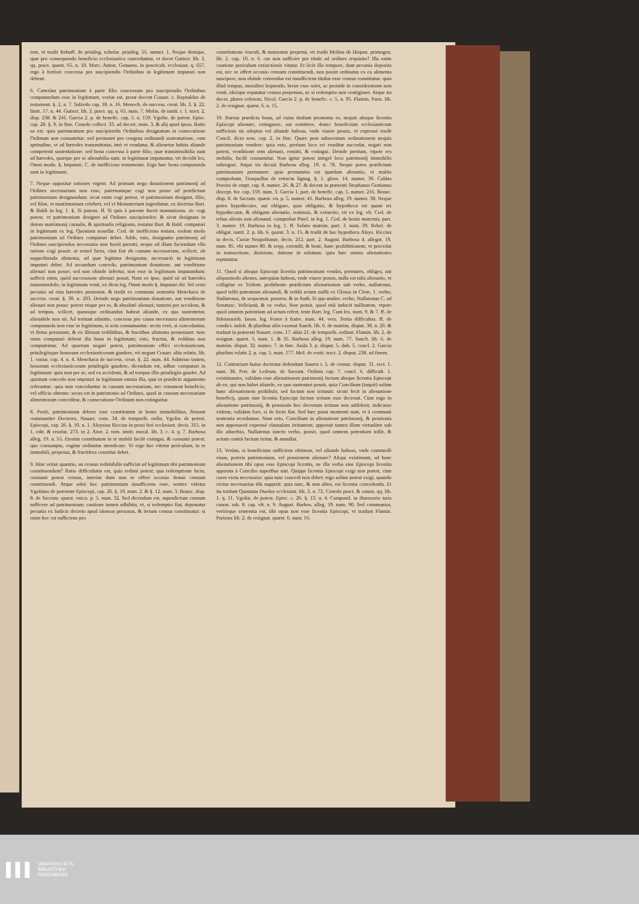Tract.27.& Disp. vnic. Punct. XI. 275
tem, vt tradit Rebuff. de priuileg. scholar. priuileg. 55. numer. 1. Neque denique, quæ pro consequendo beneficio ecclesiastico conceduntur, vt docet Gutierr. lib. 2. qq. pract. quæst. 65. n. 10. Marc. Anton. Genuens. in practicab. ecclesiast. q. 657. ergo à fortiori concessa pro suscipiendis Ordinibus in legitimam imputari non debent.
6. Cæterùm patrimonium à parte filio concessum pro suscipiendis Ordinibus computandum esse in legitimam, verius est, prout docent Couarr. c. Raynaldus de testament. §. 2. n. 7. Salzedo cap. 18. n. 16. Menoch. de success. creat. lib. 3. §. 22. limit. 17. n. 44. Gutierr. lib. 2. pract. qq. q. 65. num. 7. Molin. de iustit. t. 1. tract. 2. disp. 238. & 241. Garcia 2. p. de benefic. cap. 5. n. 159. Vgolin. de potest. Episc. cap. 28. §. 9. in fine. Cenedo collect. 33. ad decret. num. 3. & alij apud ipsos. Ratio ea est: quia patrimonium pro suscipiendis Ordinibus designatum in consecutione Ordinum non consumitur; sed permanet pro congrua ordinandi sustentatione, cum aptitudine, vt ad hæredes transmittatur, imò vt vendatur, & alienetur habita aliunde competenti sustentatione: sed bona concessa à parte filio, quæ transmissibilia sunt ad hæredes, quæque per se alienabilia sunt, in legitimam imputantur, vti decidit lex, Omni modo. §. Imputari. C. de inofficioso testamento. Ergo hæc bona computanda sunt in legitimam.
7. Neque oppositæ rationes vrgent. Ad primum nego donationem patrimonij ad Ordines necessariam non esse, paternumque cogi non posse ad prædictum patrimonium designandum: sicut enim cogi potest, vt patrimonium designet, filio, vel filiæ, vt matrimonium celebret, vel vt Monasterium ingrediatur, ex doctrina Bart. & Baldi in leg. 1. §. Si parens. ff. Si quis à parente fuerit manumissus. sic cogi potest, vt patrimonium designet ad Ordines suscipiendos: & sicut designata in dotem matrimonij carnalis, & spiritualis religionis, testatur Bart. & Bald. computari in legitimam ex leg. Quoniam nouellæ. Cod. de inofficioso testam. eodem modo patrimonium ad Ordines computari debet. Adde, esto, designatio patrimonij ad Ordines suscipiendos necessaria non fuerit parenti, neque ad illum faciendam vlla ratione cogi possit: at semel facta, cùm fiat ob causam necessariam, scilicet, ob suppeditanda alimenta, ad quæ legitima designatur, necessariò in legitimam imputari debet. Ad secundum concedo, patrimonium donatione, aut venditione alienari non posse; sed non obinde infertur, non esse in legitimam imputandum: sufficit enim, quòd successione alienari possit. Nam eo ipso, quòd sit ad hæredes transmissibile, in legitimam venit, ex dicta leg. Omni modo §. Imputari ibi: Vel certa pecunia ad eius hæredes perueniat. & tradit ex communi sententia Menchaca de success. creat. §. 30. n. 203. Deinde nego patrimonium donatione, aut venditione alienari non posse: potest vtique per se, & absolutè alienari; tametsi per accidens, & ad tempus, scilicet, quousque ordinandus habeat aliunde, ex quo sustentetur, alienabile non sit. Ad tertium admitto, concessa pro causa necessaria alimentorum computanda non esse in legitimam, si actu consumantur: secùs verò, si concedantur, vt firma persistant, & ex illorum redditibus, & fructibus alimenta proueniant: tunc enim computari debent illa bona in legitimam; esto, fructus, & redditus non computentur. Ad quartum negari potest, patrimonium effici ecclesiasticum, priuilegiisque bonorum ecclesiasticorum gaudere, vti negant Couarr. aliis relatis, lib. 1. variar. cap. 4. n. 4. Menchaca de success. creat. §. 22. num. 44. Admisso tamen, bonorum ecclesiasticorum priuilegiis gaudere, dicendum est, adhuc computari in legitimam: quia non per se, sed ex accidenti, & ad tempus illis priuilegiis gaudet. Ad quintum concedo non imputari in legitimam omnia illa, quæ in prædicto argumento referuntur: quia non conceduntur in causam necessariam, nec remanent beneficio, vel officio obtento: secus est in patrimonio ad Ordines, quod in causam necessariam alimentorum conceditur, & consecutione Ordinum non extinguitur.
8. Portò, patrimonium debere esse constitutum in bonis immobilibus, firmant communiter Doctores. Nauarr. cons. 34. de temporib. ordin. Vgolin. de potest. Episcopi, cap. 26. §. 10. n. 1. Aloysius Riccius in praxi fori ecclesiast. decis. 315. in 1. edit. & resolut. 273. in 2. Azor. 2. tom. instit. moral. lib. 3. c. 4. q. 7. Barbosa alleg. 19. n. 55. Etenim constitutum in re mobili facilè extingui, & consumi potest: quo consumpto, cogitur ordinatus mendicare. Vt ergo hoc vitetur periculum, in re immobili, perpetua, & fructifera constitui debet.
9. Hinc oritur quæstio, an census redimibilis sufficiat ad legitimum tibi patrimonium constituendum? Ratio difficultatis est, quia redimi potest: qua redemptione facta, consumi potest census, interim dum non se offert occasio denuò censum constituendi. Atque adeò hoc patrimonium insufficiens esse, sentire videtur Vgolinus de potestate Episcopi, cap. 26. §. 10. num. 2. & §. 12. num. 3. Bonac. disp. 8. de Sacram. quæst. vnica. p. 5. num. 32. Sed dicendum est, supradictum censum sufficere ad patrimonium: cautione tamen adhibita, vt, si redemptio fiat, deponatur pecunia ex Iudicis decreto apud idoneas personas, & iterum census constituatur: si enim hoc est sufficiens pro
constitutione vinculi, & maioratus perpetui, vti tradit Molina de Hispan. primogen. lib. 2. cap. 10. n. 6. cur non sufficiet pro titulo ad ordines requisito? Illa enim cautione periculum extinctionis vitatur. Et licèt illo tempore, dum pecunia deposita est, nec se offert occasio censum constituendi, non possit ordinatus ex ea alimenta suscipere, non obinde censendus est insufficiens titulus esse census constitutus: quia illud tempus, moraliter loquendo, breue esse solet, ac proinde in consideratione non venit, ideóque reputatur census perpetuus, ac si redemptio non contigisset. Atque ita docet, plures referens, Nicol. Garcia 2. p. de benefic. c. 5. n. 95. Flamin. Paris. lib. 2. de resignat. quæst. 6. n. 15.
10. Rursus prædicta bona, ad cuius titulum promotus es, nequis absque licentia Episcopi alienare, extinguere, aut remittere, donec beneficium ecclesiasticum sufficiens sis adeptus vel aliunde habeas, vnde viuere possis, vt expressè tradit Concil. dicta sess. cap. 2. in fine. Quare post subsecutam ordinationem nequis patrimonium vendere: quia esto, pretium loco rei venditæ succedat, negari non potest, venditione rem alienari, remitti, & extingui. Deinde pretium, vtpote res mobilis, facilè consumitur. Non igitur potest integrè loco patrimonij immobilis subrogari. Atque ita docuit Barbosa alleg. 19. n. 78. Neque potes prædictum patrimonium permutare: quia permutatio est quædam alienatio, vt multis comprobant, Tiraquellus de retractu lignag. §. 1. gloss. 14. numer. 30. Caldas Pereira de empt. cap. 8. numer. 26. & 27. & docent in præsenti Stephanus Gratianus discept. for. cap. 159. num. 3. Garcia 1. part. de benefic. cap. 5. numer. 216. Bonac. disp. 8. de Sacram. quæst. vn. p. 5. numer. 41. Barbosa alleg. 19. numer. 38. Neque potes hypothecare, aut obligare, quia obligatio, & hypotheca est quam rei hypothecatæ, & obligatæ alienatio, remissio, & extinctio, vti ex leg. vlt. Cod. de rebus alienis non alienand. comprobat Pinel. in leg. 1. Cod. de bonis maternis, part. 3. numer. 19. Barbosa in leg. 1. ff. Soluto matrim. part. 3. num. 39. Rebel. de obligat. iustit. 2. p. lib. 6. quæst. 3. n. 15. & tradit de hac hypotheca Aloys. Riccius in decis. Curiæ Neapolitanæ, decis. 212. part. 2. August. Barbosa d. allegat. 19. num. 85. vbi numer 80. & seqq. extendit, & benè, hanc prohibitionem, vt procedat in transactione, diuisione, datione in solutum: quia hæc omnia alienationes reputantur.
11. Quod si absque Episcopi licentia patrimonium vendas, permutes, obliges, aut aliquomodo alienes, antequàm habeas, vnde viuere possis, nulla est talis alienatio, vt colligitur ex Trident. prohibente prædictam alienationem sub verbo, nullatenus, quod tollit potentiam alienandi, & reddit actum nullū ex Glossa in Clem. 1. verbo, Nullatenus, de sequestrat. possess. & in Auth. Si qua mulier. verbo, Nullatenus C. ad Senatusc. Velleianū, & ex verbo, Non possit. quod etiā inducit nullitatem, vtpote quod omnem potentiam ad actum refert, teste Bart. leg. Cum lex. num. 9. & 7. ff. de fideiussorib. Iason. leg. Frater à fratre. num. 44. vers. Tertia difficultas. ff. de condict. indeb. & pluribus aliis exornat Sanch. lib. 6. de matrim. disput. 38. n. 20. & tradunt in præsenti Nauarr. cons. 17. aliàs 21. de temporib. ordinat. Flamin. lib. 2. de resignat. quæst. 5. num. 1. & 35. Barbosa alleg. 19. num. 77. Sanch. lib. 6. de matrim. disput. 32. numer. 7. in fine. Auila 3. p. disput. 5. dub. 5. concl. 2. Garcia pluribus relatis 2. p. cap. 5. num. 177. Mol. de restit. tract. 2. disput. 238. ad finem.
12. Contrarium huius doctrinæ defendunt Suarez t. 5. de censur. disput. 31. sect. 1. num. 38. Petr. de Ledesm. de Sacram. Ordinis cap. 7. concl. 6. difficult. 1. existimantes, validam esse alienationem patrimonij factam absque licentia Episcopi ab eo, qui non habet aliunde, ex quo sustentari possit, quia Concilium (inquit) solùm hanc alienationem prohibuit; sed factam non irritauit: sicuti fecit in alienatione beneficij, quam sine licentia Episcopi factam irritam esse decreuit. Cùm ergo in alienatione patrimonij, & pensionis hoc decretum irritans non addiderit, indicasse videtur, validam fore, si de facto fiat. Sed hæc parui momenti sunt, vt à communi sententia recedamus. Nam esto, Concilium in alienatione patrimonij, & pensionis non apposuerit expressè clausulam irritantem; apposuit tamen illam virtualiter sub illo aduerbio, Nullatenus iuncto verbo, possit, quod omnem potentiam tollit, & actum contrà factum irritat, & annullat.
13. Verùm, si beneficium sufficiens obtineas, vel aliunde habeas, vnde commodè viuas, poteris patrimonium, vel pensionem alienare? Aliqui existimant, ad hanc alienationem tibi opus esse Episcopi licentia, ne illa verba sine Episcopi licentia apposita à Concilio superflua sint. Quippe licentia Episcopi exigi non potest, cùm cares victu necessario: quia tunc concedi non debet: ergo solùm potest exigi, quando victus necessarius tibi suppetit: quia tunc, & non aliter, est licentia concedenda. Et ita tradunt Quintana Dueñas ecclesiast. lib. 3. n. 72. Cenedo pract. & canon. qq. lib. 1. q. 11. Vgolin. de potest. Episc. c. 26. §. 13. n. 4. Campanil. in diuersorio iuris canon. rub. 8. cap. vlt. n. 9. August. Barbos. alleg. 19. num. 90. Sed communior, veriórque sententia est, tibi opus non esse licentia Episcopi, vt tradunt Flamin. Parisius lib. 2. de resignat. quæst. 6. num. 16.
▌▌▌ UNIVERSITÄTS-
BIBLIOTHEK
PADERBORN